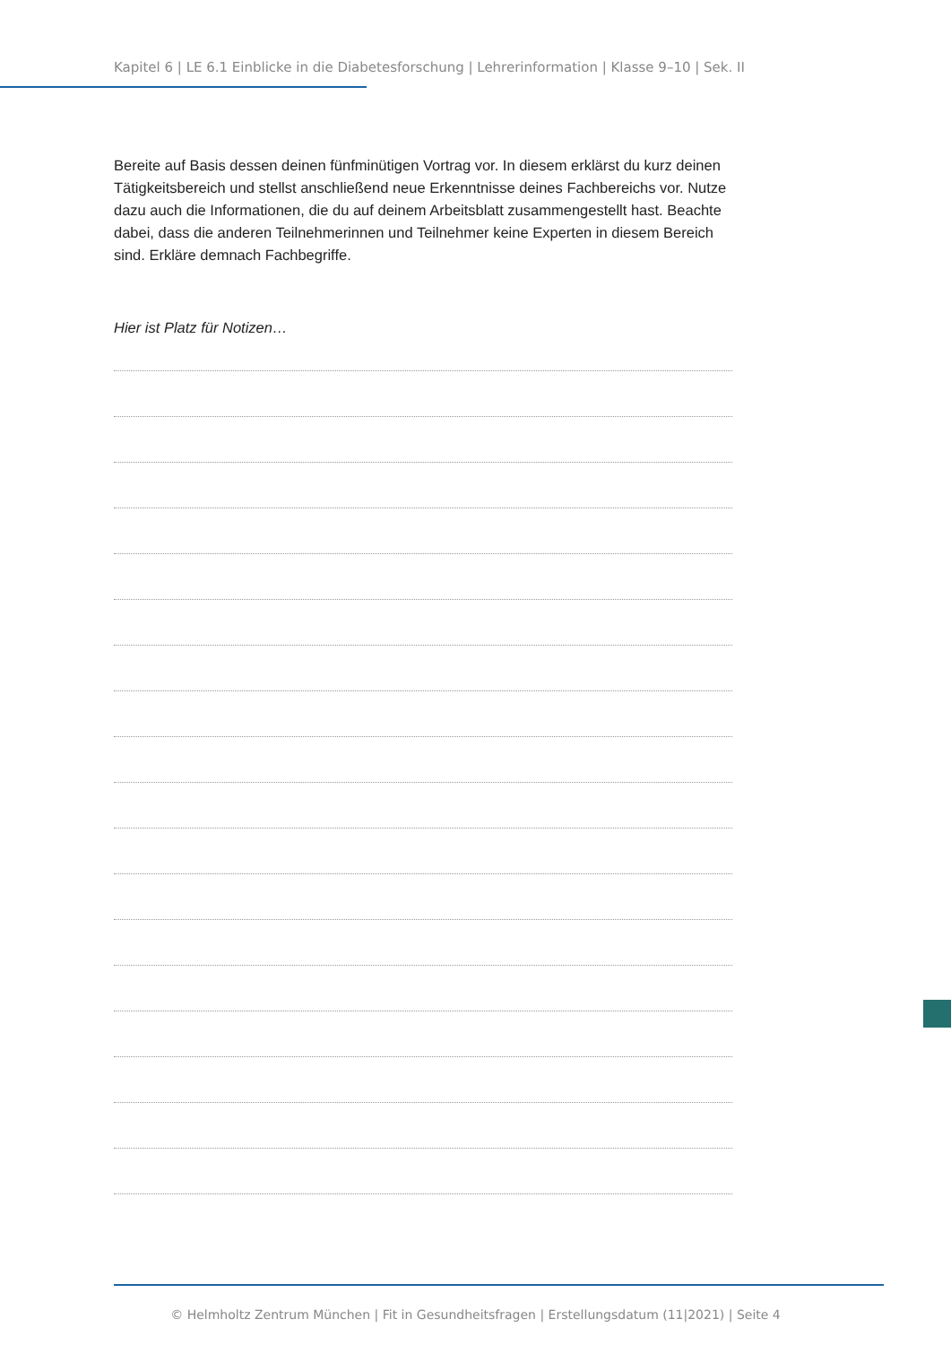Kapitel 6 | LE 6.1 Einblicke in die Diabetesforschung | Lehrerinformation | Klasse 9–10 | Sek. II
Bereite auf Basis dessen deinen fünfminütigen Vortrag vor. In diesem erklärst du kurz deinen Tätigkeitsbereich und stellst anschließend neue Erkenntnisse deines Fachbereichs vor. Nutze dazu auch die Informationen, die du auf deinem Arbeitsblatt zusammengestellt hast. Beachte dabei, dass die anderen Teilnehmerinnen und Teilnehmer keine Experten in diesem Bereich sind. Erkläre demnach Fachbegriffe.
Hier ist Platz für Notizen…
© Helmholtz Zentrum München | Fit in Gesundheitsfragen | Erstellungsdatum (11|2021) | Seite 4